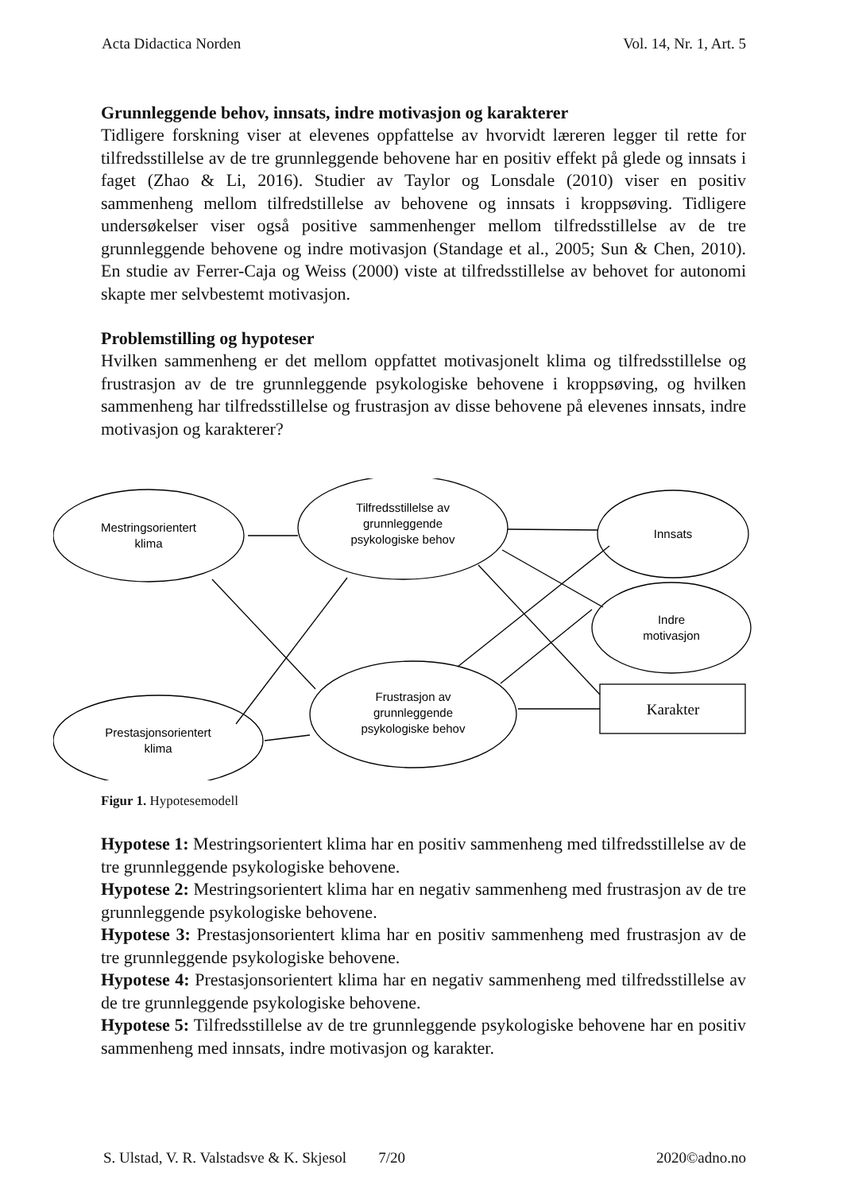Acta Didactica Norden Vol. 14, Nr. 1, Art. 5
Grunnleggende behov, innsats, indre motivasjon og karakterer
Tidligere forskning viser at elevenes oppfattelse av hvorvidt læreren legger til rette for tilfredsstillelse av de tre grunnleggende behovene har en positiv effekt på glede og innsats i faget (Zhao & Li, 2016). Studier av Taylor og Lonsdale (2010) viser en positiv sammenheng mellom tilfredstillelse av behovene og innsats i kroppsøving. Tidligere undersøkelser viser også positive sammenhenger mellom tilfredsstillelse av de tre grunnleggende behovene og indre motivasjon (Standage et al., 2005; Sun & Chen, 2010). En studie av Ferrer-Caja og Weiss (2000) viste at tilfredsstillelse av behovet for autonomi skapte mer selvbestemt motivasjon.
Problemstilling og hypoteser
Hvilken sammenheng er det mellom oppfattet motivasjonelt klima og tilfredsstillelse og frustrasjon av de tre grunnleggende psykologiske behovene i kroppsøving, og hvilken sammenheng har tilfredsstillelse og frustrasjon av disse behovene på elevenes innsats, indre motivasjon og karakterer?
Mestringsorientert
klima
Tilfredsstillelse av
grunnleggende
psykologiske behov
Innsats
Indre
motivasjon
Karakter
Frustrasjon av
grunnleggende
psykologiske behov
Prestasjonsorientert
klima
Figur 1. Hypotesemodell
Hypotese 1: Mestringsorientert klima har en positiv sammenheng med tilfredsstillelse av de tre grunnleggende psykologiske behovene.
Hypotese 2: Mestringsorientert klima har en negativ sammenheng med frustrasjon av de tre grunnleggende psykologiske behovene.
Hypotese 3: Prestasjonsorientert klima har en positiv sammenheng med frustrasjon av de tre grunnleggende psykologiske behovene.
Hypotese 4: Prestasjonsorientert klima har en negativ sammenheng med tilfredsstillelse av de tre grunnleggende psykologiske behovene.
Hypotese 5: Tilfredsstillelse av de tre grunnleggende psykologiske behovene har en positiv sammenheng med innsats, indre motivasjon og karakter.
S. Ulstad, V. R. Valstadsve & K. Skjesol 7/20 2020©adno.no